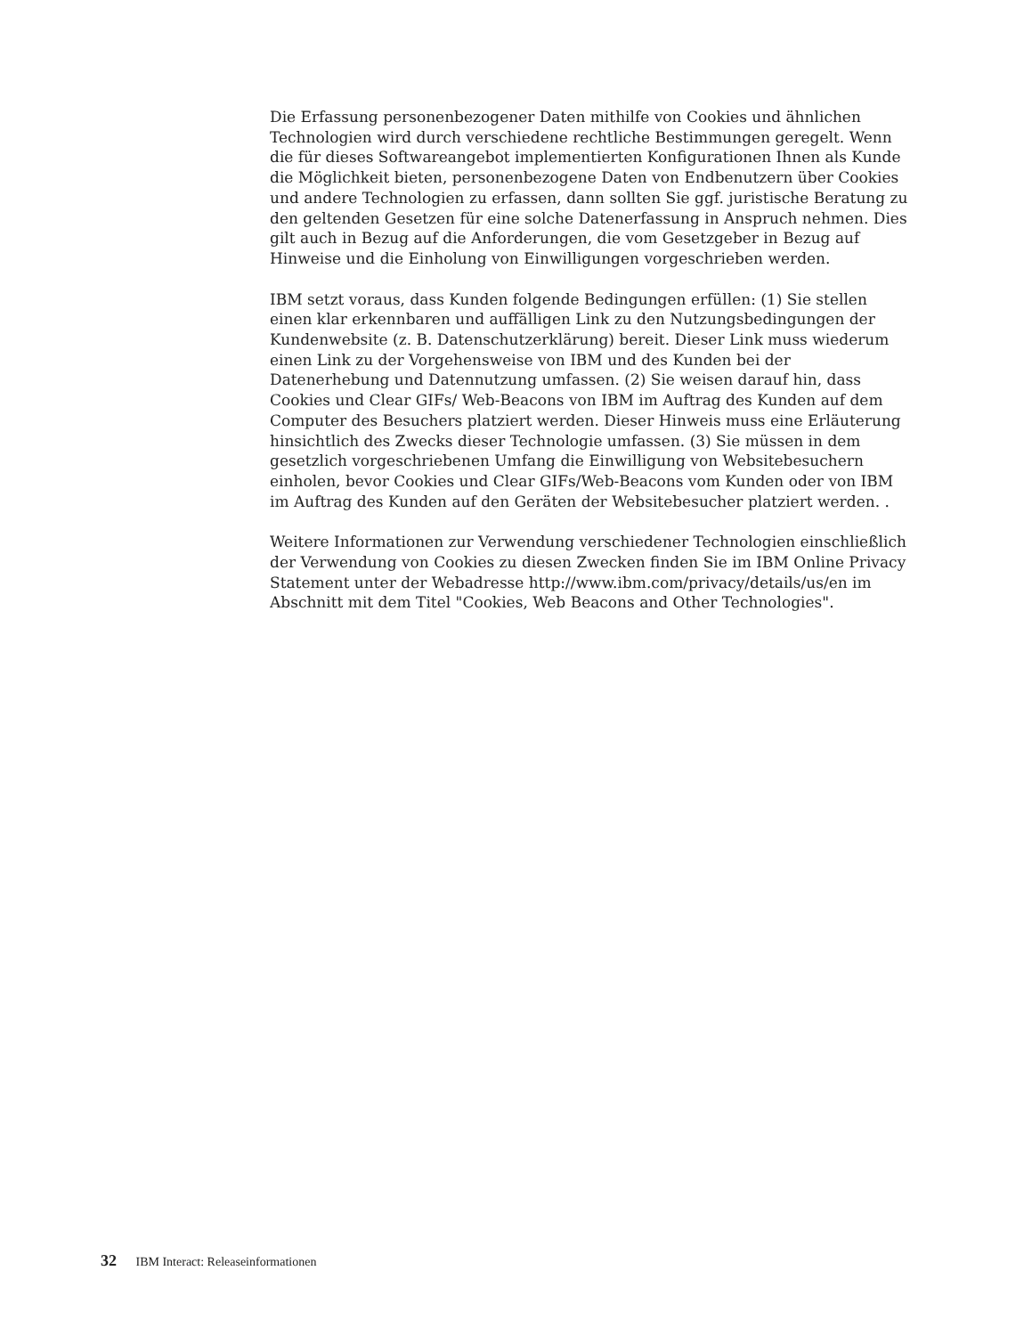Die Erfassung personenbezogener Daten mithilfe von Cookies und ähnlichen Technologien wird durch verschiedene rechtliche Bestimmungen geregelt. Wenn die für dieses Softwareangebot implementierten Konfigurationen Ihnen als Kunde die Möglichkeit bieten, personenbezogene Daten von Endbenutzern über Cookies und andere Technologien zu erfassen, dann sollten Sie ggf. juristische Beratung zu den geltenden Gesetzen für eine solche Datenerfassung in Anspruch nehmen. Dies gilt auch in Bezug auf die Anforderungen, die vom Gesetzgeber in Bezug auf Hinweise und die Einholung von Einwilligungen vorgeschrieben werden.
IBM setzt voraus, dass Kunden folgende Bedingungen erfüllen: (1) Sie stellen einen klar erkennbaren und auffälligen Link zu den Nutzungsbedingungen der Kundenwebsite (z. B. Datenschutzerklärung) bereit. Dieser Link muss wiederum einen Link zu der Vorgehensweise von IBM und des Kunden bei der Datenerhebung und Datennutzung umfassen. (2) Sie weisen darauf hin, dass Cookies und Clear GIFs/ Web-Beacons von IBM im Auftrag des Kunden auf dem Computer des Besuchers platziert werden. Dieser Hinweis muss eine Erläuterung hinsichtlich des Zwecks dieser Technologie umfassen. (3) Sie müssen in dem gesetzlich vorgeschriebenen Umfang die Einwilligung von Websitebesuchern einholen, bevor Cookies und Clear GIFs/Web-Beacons vom Kunden oder von IBM im Auftrag des Kunden auf den Geräten der Websitebesucher platziert werden. .
Weitere Informationen zur Verwendung verschiedener Technologien einschließlich der Verwendung von Cookies zu diesen Zwecken finden Sie im IBM Online Privacy Statement unter der Webadresse http://www.ibm.com/privacy/details/us/en im Abschnitt mit dem Titel "Cookies, Web Beacons and Other Technologies".
32 IBM Interact: Releaseinformationen